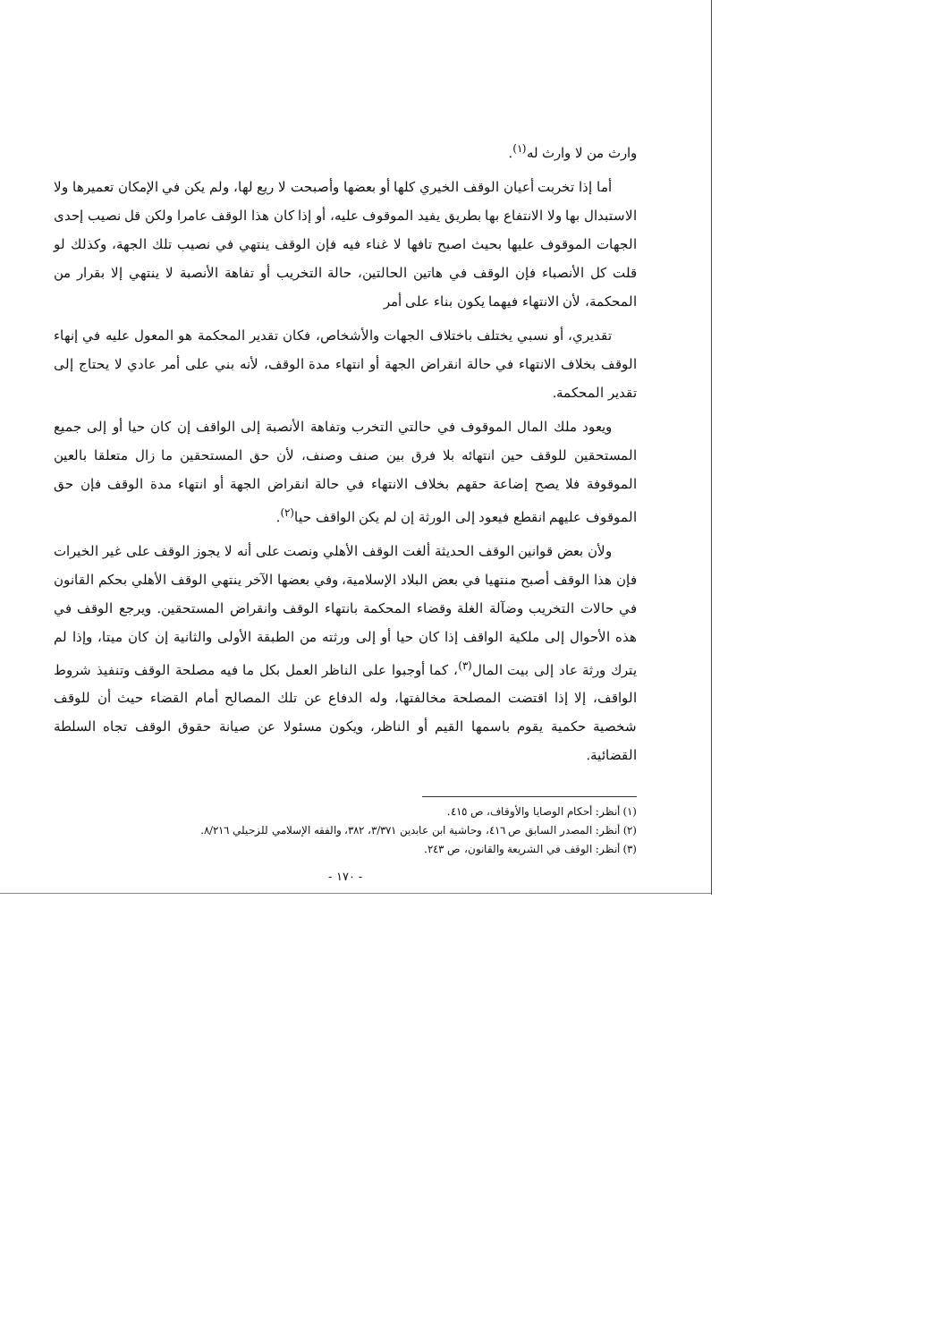وارث من لا وارث له<sup>(١)</sup>.
أما إذا تخربت أعيان الوقف الخيري كلها أو بعضها وأصبحت لا ريع لها، ولم يكن في الإمكان تعميرها ولا الاستبدال بها ولا الانتفاع بها بطريق يفيد الموقوف عليه، أو إذا كان هذا الوقف عامرا ولكن قل نصيب إحدى الجهات الموقوف عليها بحيث اصبح تافها لا غناء فيه فإن الوقف ينتهي في نصيب تلك الجهة، وكذلك لو قلت كل الأنصباء فإن الوقف في هاتين الحالتين، حالة التخريب أو تفاهة الأنصبة لا ينتهي إلا بقرار من المحكمة، لأن الانتهاء فيهما يكون بناء على أمر
تقديري، أو نسبي يختلف باختلاف الجهات والأشخاص، فكان تقدير المحكمة هو المعول عليه في إنهاء الوقف بخلاف الانتهاء في حالة انقراض الجهة أو انتهاء مدة الوقف، لأنه بني على أمر عادي لا يحتاج إلى تقدير المحكمة.
ويعود ملك المال الموقوف في حالتي التخرب وتفاهة الأنصبة إلى الواقف إن كان حيا أو إلى جميع المستحقين للوقف حين انتهائه بلا فرق بين صنف وصنف، لأن حق المستحقين ما زال متعلقا بالعين الموقوفة فلا يصح إضاعة حقهم بخلاف الانتهاء في حالة انقراض الجهة أو انتهاء مدة الوقف فإن حق الموقوف عليهم انقطع فيعود إلى الورثة إن لم يكن الواقف حيا<sup>(٢)</sup>.
ولأن بعض قوانين الوقف الحديثة ألغت الوقف الأهلي ونصت على أنه لا يجوز الوقف على غير الخيرات فإن هذا الوقف أصبح منتهيا في بعض البلاد الإسلامية، وفي بعضها الآخر ينتهي الوقف الأهلي بحكم القانون في حالات التخريب وضآلة الغلة وقضاء المحكمة بانتهاء الوقف وانقراض المستحقين. ويرجع الوقف في هذه الأحوال إلى ملكية الواقف إذا كان حيا أو إلى ورثته من الطبقة الأولى والثانية إن كان ميتا، وإذا لم يترك ورثة عاد إلى بيت المال<sup>(٣)</sup>، كما أوجبوا على الناظر العمل بكل ما فيه مصلحة الوقف وتنفيذ شروط الواقف، إلا إذا اقتضت المصلحة مخالفتها، وله الدفاع عن تلك المصالح أمام القضاء حيث أن للوقف شخصية حكمية يقوم باسمها القيم أو الناظر، ويكون مسئولا عن صيانة حقوق الوقف تجاه السلطة القضائية.
(١) أنظر: أحكام الوصايا والأوقاف، ص ٤١٥.
(٢) أنظر: المصدر السابق ص ٤١٦، وحاشية ابن عابدين ٣/٣٧١، ٣٨٢، والفقه الإسلامي للزحيلي ٨/٢١٦.
(٣) أنظر: الوقف في الشريعة والقانون، ص ٢٤٣.
- ١٧٠ -